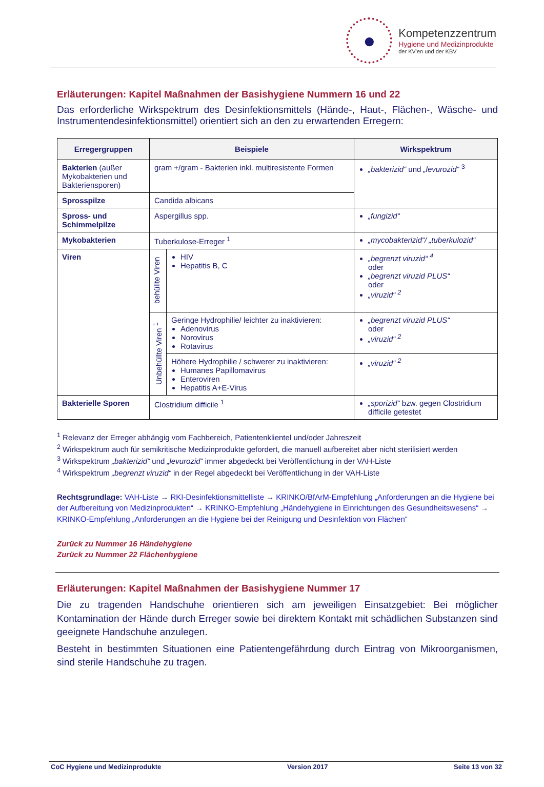●
Kompetenzzentrum
Hygiene und Medizinprodukte
der KV'en und der KBV
Erläuterungen: Kapitel Maßnahmen der Basishygiene Nummern 16 und 22
Das erforderliche Wirkspektrum des Desinfektionsmittels (Hände-, Haut-, Flächen-, Wäsche- und Instrumentendesinfektionsmittel) orientiert sich an den zu erwartenden Erregern:
| Erregergruppen | Beispiele | | Wirkspektrum |
| --- | --- | --- | --- |
| Bakterien (außer Mykobakterien und Bakteriensporen) | gram +/gram - Bakterien inkl. multiresistente Formen | | „bakterizid“ und „levurozid“ <sup>3</sup> |
| Sprosspilze | Candida albicans | | |
| Spross- und Schimmelpilze | Aspergillus spp. | | „fungizid“ |
| Mykobakterien | Tuberkulose-Erreger <sup>1</sup> | | „mycobakterizid“/ „tuberkulozid“ |
| Viren | behüllte Viren | HIV Hepatitis B, C | „begrenzt viruzid“ <sup>4</sup> oder „begrenzt viruzid PLUS“ oder „viruzid“ <sup>2</sup> |
| | Unbehüllte Viren <sup>1</sup> | Geringe Hydrophilie/ leichter zu inaktivieren: Adenovirus Norovirus Rotavirus | „begrenzt viruzid PLUS“ oder „viruzid“ <sup>2</sup> |
| | | Höhere Hydrophilie / schwerer zu inaktivieren: Humanes Papillomavirus Enteroviren Hepatitis A+E-Virus | „viruzid“ <sup>2</sup> |
| Bakterielle Sporen | Clostridium difficile <sup>1</sup> | | „sporizid“ bzw. gegen Clostridium difficile getestet |
<sup>1</sup> Relevanz der Erreger abhängig vom Fachbereich, Patientenklientel und/oder Jahreszeit
<sup>2</sup> Wirkspektrum auch für semikritische Medizinprodukte gefordert, die manuell aufbereitet aber nicht sterilisiert werden
<sup>3</sup> Wirkspektrum „bakterizid“ und „levurozid“ immer abgedeckt bei Veröffentlichung in der VAH-Liste
<sup>4</sup> Wirkspektrum „begrenzt viruzid“ in der Regel abgedeckt bei Veröffentlichung in der VAH-Liste
Rechtsgrundlage: VAH-Liste → RKI-Desinfektionsmittelliste → KRINKO/BfArM-Empfehlung „Anforderungen an die Hygiene bei der Aufbereitung von Medizinprodukten“ → KRINKO-Empfehlung „Händehygiene in Einrichtungen des Gesundheitswesens“ → KRINKO-Empfehlung „Anforderungen an die Hygiene bei der Reinigung und Desinfektion von Flächen“
Zurück zu Nummer 16 Händehygiene
Zurück zu Nummer 22 Flächenhygiene
Erläuterungen: Kapitel Maßnahmen der Basishygiene Nummer 17
Die zu tragenden Handschuhe orientieren sich am jeweiligen Einsatzgebiet: Bei möglicher Kontamination der Hände durch Erreger sowie bei direktem Kontakt mit schädlichen Substanzen sind geeignete Handschuhe anzulegen.
Besteht in bestimmten Situationen eine Patientengefährdung durch Eintrag von Mikroorganismen, sind sterile Handschuhe zu tragen.
CoC Hygiene und Medizinprodukte Version 2017 Seite 13 von 32